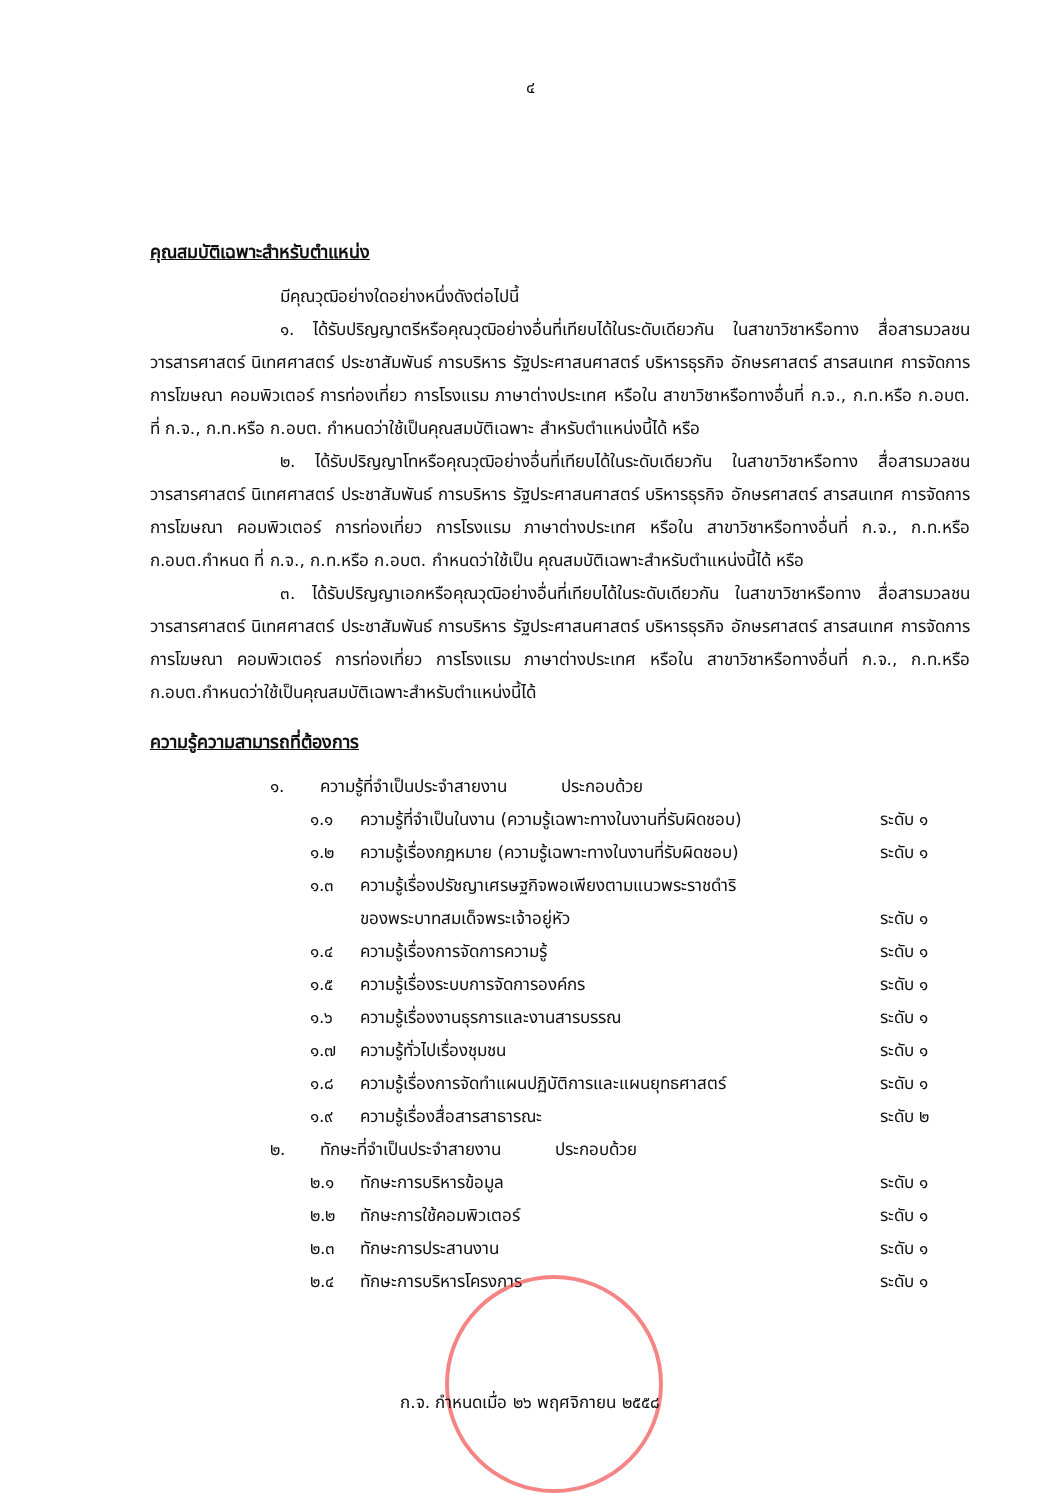๔
คุณสมบัติเฉพาะสำหรับตำแหน่ง
มีคุณวุฒิอย่างใดอย่างหนึ่งดังต่อไปนี้
๑. ได้รับปริญญาตรีหรือคุณวุฒิอย่างอื่นที่เทียบได้ในระดับเดียวกัน ในสาขาวิชาหรือทาง สื่อสารมวลชน วารสารศาสตร์ นิเทศศาสตร์ ประชาสัมพันธ์ การบริหาร รัฐประศาสนศาสตร์ บริหารธุรกิจ อักษรศาสตร์ สารสนเทศ การจัดการ การโฆษณา คอมพิวเตอร์ การท่องเที่ยว การโรงแรม ภาษาต่างประเทศ หรือใน สาขาวิชาหรือทางอื่นที่ ก.จ., ก.ท.หรือ ก.อบต. ที่ ก.จ., ก.ท.หรือ ก.อบต. กำหนดว่าใช้เป็นคุณสมบัติเฉพาะ สำหรับตำแหน่งนี้ได้ หรือ
๒. ได้รับปริญญาโทหรือคุณวุฒิอย่างอื่นที่เทียบได้ในระดับเดียวกัน ในสาขาวิชาหรือทาง สื่อสารมวลชน วารสารศาสตร์ นิเทศศาสตร์ ประชาสัมพันธ์ การบริหาร รัฐประศาสนศาสตร์ บริหารธุรกิจ อักษรศาสตร์ สารสนเทศ การจัดการ การโฆษณา คอมพิวเตอร์ การท่องเที่ยว การโรงแรม ภาษาต่างประเทศ หรือใน สาขาวิชาหรือทางอื่นที่ ก.จ., ก.ท.หรือ ก.อบต.กำหนด ที่ ก.จ., ก.ท.หรือ ก.อบต. กำหนดว่าใช้เป็น คุณสมบัติเฉพาะสำหรับตำแหน่งนี้ได้ หรือ
๓. ได้รับปริญญาเอกหรือคุณวุฒิอย่างอื่นที่เทียบได้ในระดับเดียวกัน ในสาขาวิชาหรือทาง สื่อสารมวลชน วารสารศาสตร์ นิเทศศาสตร์ ประชาสัมพันธ์ การบริหาร รัฐประศาสนศาสตร์ บริหารธุรกิจ อักษรศาสตร์ สารสนเทศ การจัดการ การโฆษณา คอมพิวเตอร์ การท่องเที่ยว การโรงแรม ภาษาต่างประเทศ หรือใน สาขาวิชาหรือทางอื่นที่ ก.จ., ก.ท.หรือ ก.อบต.กำหนดว่าใช้เป็นคุณสมบัติเฉพาะสำหรับตำแหน่งนี้ได้
ความรู้ความสามารถที่ต้องการ
๑. ความรู้ที่จำเป็นประจำสายงาน ประกอบด้วย
๑.๑ ความรู้ที่จำเป็นในงาน (ความรู้เฉพาะทางในงานที่รับผิดชอบ) ระดับ ๑
๑.๒ ความรู้เรื่องกฎหมาย (ความรู้เฉพาะทางในงานที่รับผิดชอบ) ระดับ ๑
๑.๓ ความรู้เรื่องปรัชญาเศรษฐกิจพอเพียงตามแนวพระราชดำริ
ของพระบาทสมเด็จพระเจ้าอยู่หัว
ระดับ ๑
๑.๔ ความรู้เรื่องการจัดการความรู้ ระดับ ๑
๑.๕ ความรู้เรื่องระบบการจัดการองค์กร ระดับ ๑
๑.๖ ความรู้เรื่องงานธุรการและงานสารบรรณ ระดับ ๑
๑.๗ ความรู้ทั่วไปเรื่องชุมชน ระดับ ๑
๑.๘ ความรู้เรื่องการจัดทำแผนปฏิบัติการและแผนยุทธศาสตร์ ระดับ ๑
๑.๙ ความรู้เรื่องสื่อสารสาธารณะ ระดับ ๒
๒. ทักษะที่จำเป็นประจำสายงาน ประกอบด้วย
๒.๑ ทักษะการบริหารข้อมูล ระดับ ๑
๒.๒ ทักษะการใช้คอมพิวเตอร์ ระดับ ๑
๒.๓ ทักษะการประสานงาน ระดับ ๑
๒.๔ ทักษะการบริหารโครงการ ระดับ ๑
ก.จ. กำหนดเมื่อ ๒๖ พฤศจิกายน ๒๕๕๘